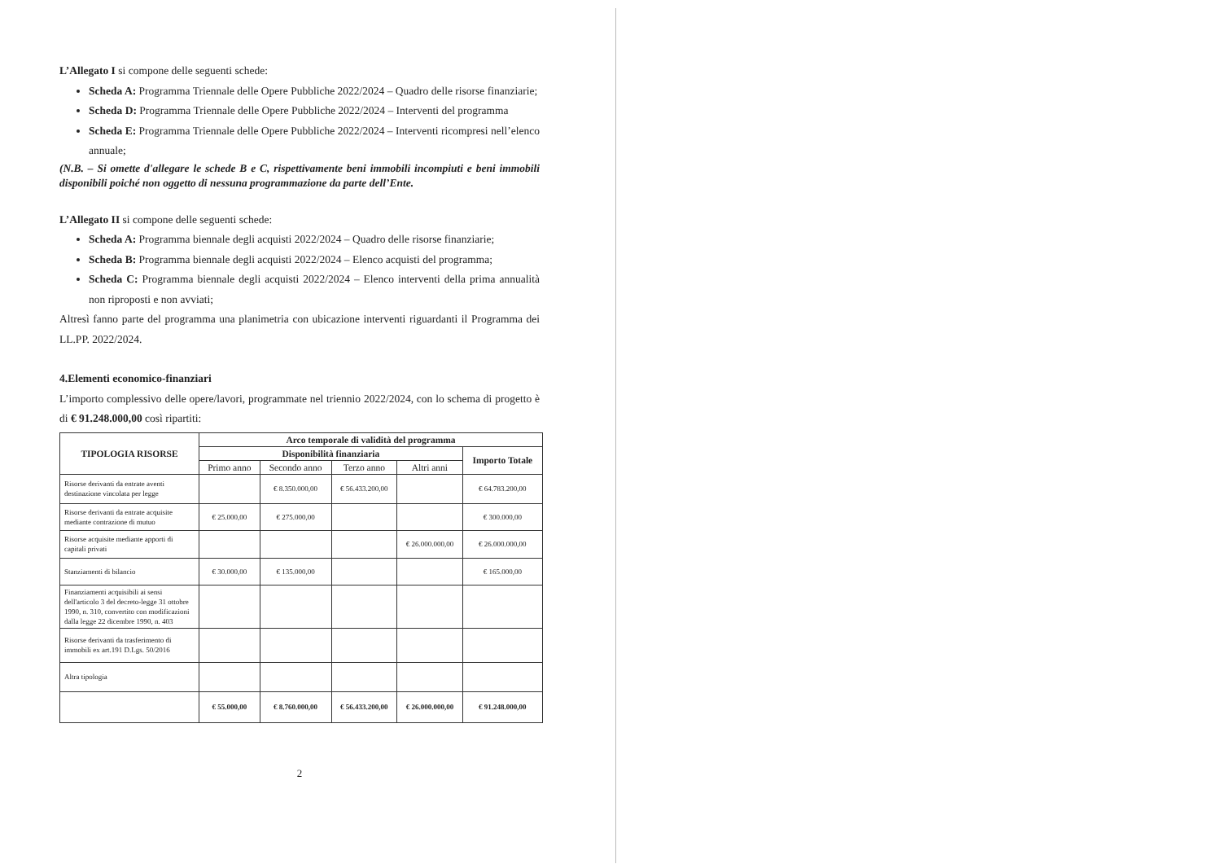L’Allegato I si compone delle seguenti schede:
Scheda A: Programma Triennale delle Opere Pubbliche 2022/2024 – Quadro delle risorse finanziarie;
Scheda D: Programma Triennale delle Opere Pubbliche 2022/2024 – Interventi del programma
Scheda E: Programma Triennale delle Opere Pubbliche 2022/2024 – Interventi ricompresi nell’elenco annuale;
(N.B. – Si omette d'allegare le schede B e C, rispettivamente beni immobili incompiuti e beni immobili disponibili poiché non oggetto di nessuna programmazione da parte dell’Ente.
L’Allegato II si compone delle seguenti schede:
Scheda A: Programma biennale degli acquisti 2022/2024 – Quadro delle risorse finanziarie;
Scheda B: Programma biennale degli acquisti 2022/2024 – Elenco acquisti del programma;
Scheda C: Programma biennale degli acquisti 2022/2024 – Elenco interventi della prima annualità non riproposti e non avviati;
Altresì fanno parte del programma una planimetria con ubicazione interventi riguardanti il Programma dei LL.PP. 2022/2024.
4.Elementi economico-finanziari
L’importo complessivo delle opere/lavori, programmate nel triennio 2022/2024, con lo schema di progetto è di € 91.248.000,00 così ripartiti:
| TIPOLOGIA RISORSE | Arco temporale di validità del programma | | | | |
| --- | --- | --- | --- | --- | --- |
| | Disponibilità finanziaria | | | | Importo Totale |
| | Primo anno | Secondo anno | Terzo anno | Altri anni | |
| Risorse derivanti da entrate aventi destinazione vincolata per legge | | € 8.350.000,00 | € 56.433.200,00 | | € 64.783.200,00 |
| Risorse derivanti da entrate acquisite mediante contrazione di mutuo | € 25.000,00 | € 275.000,00 | | | € 300.000,00 |
| Risorse acquisite mediante apporti di capitali privati | | | | € 26.000.000,00 | € 26.000.000,00 |
| Stanziamenti di bilancio | € 30.000,00 | € 135.000,00 | | | € 165.000,00 |
| Finanziamenti acquisibili ai sensi dell'articolo 3 del decreto-legge 31 ottobre 1990, n. 310, convertito con modificazioni dalla legge 22 dicembre 1990, n. 403 | | | | | |
| Risorse derivanti da trasferimento di immobili ex art.191 D.Lgs. 50/2016 | | | | | |
| Altra tipologia | | | | | |
| | € 55.000,00 | € 8.760.000,00 | € 56.433.200,00 | € 26.000.000,00 | € 91.248.000,00 |
2